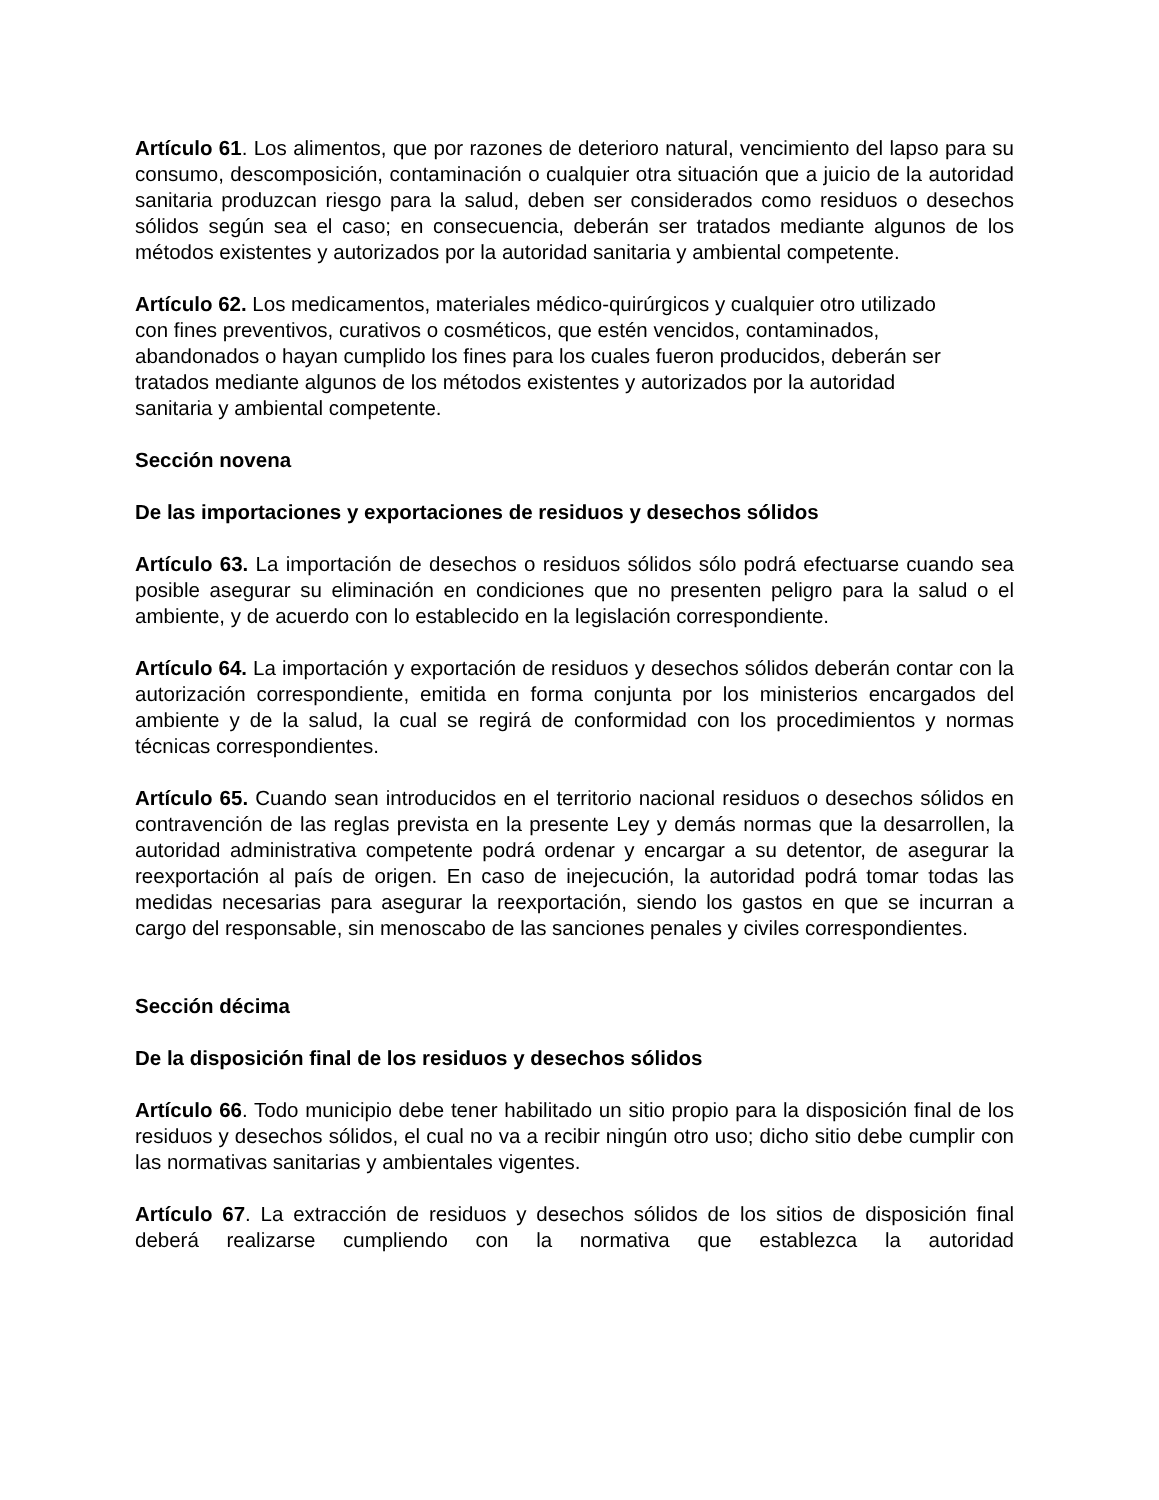Artículo 61. Los alimentos, que por razones de deterioro natural, vencimiento del lapso para su consumo, descomposición, contaminación o cualquier otra situación que a juicio de la autoridad sanitaria produzcan riesgo para la salud, deben ser considerados como residuos o desechos sólidos según sea el caso; en consecuencia, deberán ser tratados mediante algunos de los métodos existentes y autorizados por la autoridad sanitaria y ambiental competente.
Artículo 62. Los medicamentos, materiales médico-quirúrgicos y cualquier otro utilizado con fines preventivos, curativos o cosméticos, que estén vencidos, contaminados, abandonados o hayan cumplido los fines para los cuales fueron producidos, deberán ser tratados mediante algunos de los métodos existentes y autorizados por la autoridad sanitaria y ambiental competente.
Sección novena
De las importaciones y exportaciones de residuos y desechos sólidos
Artículo 63. La importación de desechos o residuos sólidos sólo podrá efectuarse cuando sea posible asegurar su eliminación en condiciones que no presenten peligro para la salud o el ambiente, y de acuerdo con lo establecido en la legislación correspondiente.
Artículo 64. La importación y exportación de residuos y desechos sólidos deberán contar con la autorización correspondiente, emitida en forma conjunta por los ministerios encargados del ambiente y de la salud, la cual se regirá de conformidad con los procedimientos y normas técnicas correspondientes.
Artículo 65. Cuando sean introducidos en el territorio nacional residuos o desechos sólidos en contravención de las reglas prevista en la presente Ley y demás normas que la desarrollen, la autoridad administrativa competente podrá ordenar y encargar a su detentor, de asegurar la reexportación al país de origen. En caso de inejecución, la autoridad podrá tomar todas las medidas necesarias para asegurar la reexportación, siendo los gastos en que se incurran a cargo del responsable, sin menoscabo de las sanciones penales y civiles correspondientes.
Sección décima
De la disposición final de los residuos y desechos sólidos
Artículo 66. Todo municipio debe tener habilitado un sitio propio para la disposición final de los residuos y desechos sólidos, el cual no va a recibir ningún otro uso; dicho sitio debe cumplir con las normativas sanitarias y ambientales vigentes.
Artículo 67. La extracción de residuos y desechos sólidos de los sitios de disposición final deberá realizarse cumpliendo con la normativa que establezca la autoridad